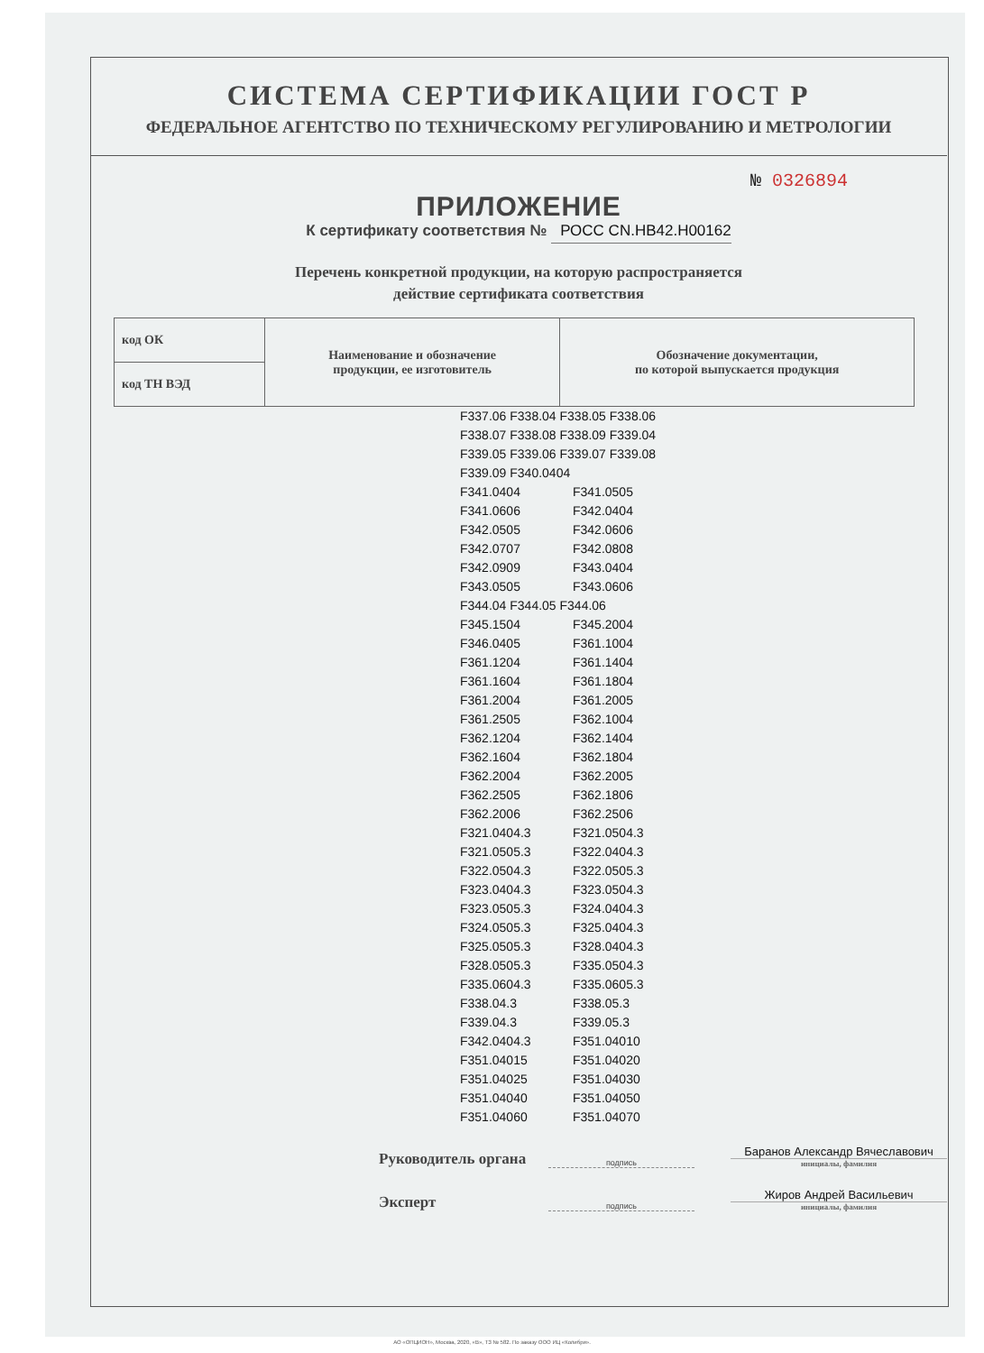СИСТЕМА СЕРТИФИКАЦИИ ГОСТ Р
ФЕДЕРАЛЬНОЕ АГЕНТСТВО ПО ТЕХНИЧЕСКОМУ РЕГУЛИРОВАНИЮ И МЕТРОЛОГИИ
№ 0326894
ПРИЛОЖЕНИЕ
К сертификату соответствия № РОСС CN.HB42.H00162
Перечень конкретной продукции, на которую распространяется
действие сертификата соответствия
| код ОК | Наименование и обозначение продукции, ее изготовитель | Обозначение документации, по которой выпускается продукция |
| код ТН ВЭД | | |
F337.06 F338.04 F338.05 F338.06
F338.07 F338.08 F338.09 F339.04
F339.05 F339.06 F339.07 F339.08
F339.09 F340.0404
F341.0404 F341.0505
F341.0606 F342.0404
F342.0505 F342.0606
F342.0707 F342.0808
F342.0909 F343.0404
F343.0505 F343.0606
F344.04 F344.05 F344.06
F345.1504 F345.2004
F346.0405 F361.1004
F361.1204 F361.1404
F361.1604 F361.1804
F361.2004 F361.2005
F361.2505 F362.1004
F362.1204 F362.1404
F362.1604 F362.1804
F362.2004 F362.2005
F362.2505 F362.1806
F362.2006 F362.2506
F321.0404.3 F321.0504.3
F321.0505.3 F322.0404.3
F322.0504.3 F322.0505.3
F323.0404.3 F323.0504.3
F323.0505.3 F324.0404.3
F324.0505.3 F325.0404.3
F325.0505.3 F328.0404.3
F328.0505.3 F335.0504.3
F335.0604.3 F335.0605.3
F338.04.3 F338.05.3
F339.04.3 F339.05.3
F342.0404.3 F351.04010
F351.04015 F351.04020
F351.04025 F351.04030
F351.04040 F351.04050
F351.04060 F351.04070
Руководитель органа
подпись
Баранов Александр Вячеславович
инициалы, фамилия
Эксперт
подпись
Жиров Андрей Васильевич
инициалы, фамилия
АО «ОПЦИОН», Москва, 2020, «В», ТЗ № 582. По заказу ООО ИЦ «Колибри».